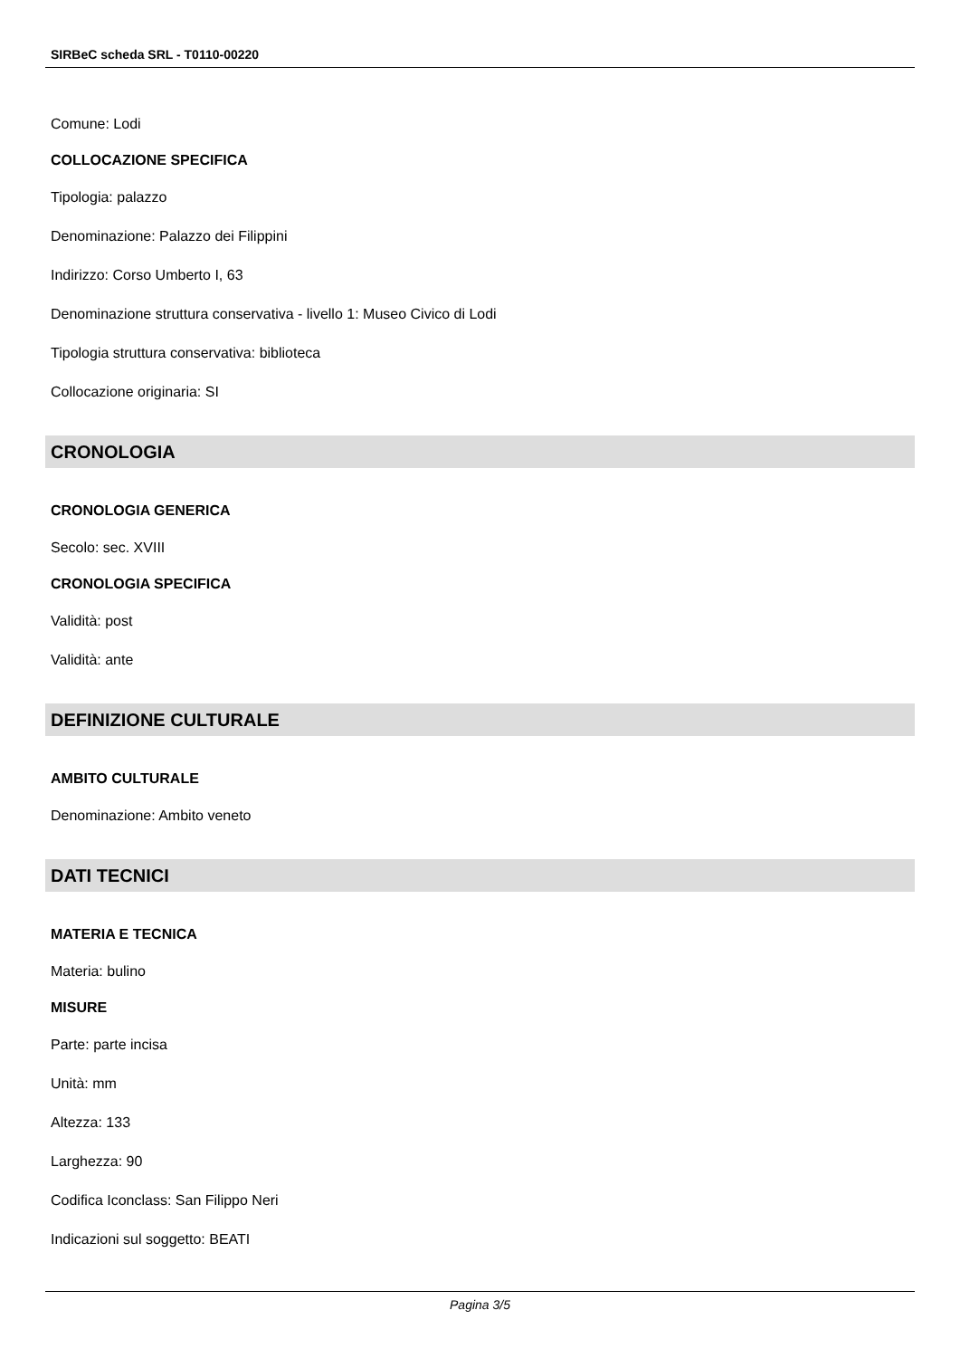SIRBeC scheda SRL - T0110-00220
Comune: Lodi
COLLOCAZIONE SPECIFICA
Tipologia: palazzo
Denominazione: Palazzo dei Filippini
Indirizzo: Corso Umberto I, 63
Denominazione struttura conservativa - livello 1: Museo Civico di Lodi
Tipologia struttura conservativa: biblioteca
Collocazione originaria: SI
CRONOLOGIA
CRONOLOGIA GENERICA
Secolo: sec. XVIII
CRONOLOGIA SPECIFICA
Validità: post
Validità: ante
DEFINIZIONE CULTURALE
AMBITO CULTURALE
Denominazione: Ambito veneto
DATI TECNICI
MATERIA E TECNICA
Materia: bulino
MISURE
Parte: parte incisa
Unità: mm
Altezza: 133
Larghezza: 90
Codifica Iconclass: San Filippo Neri
Indicazioni sul soggetto: BEATI
Pagina 3/5